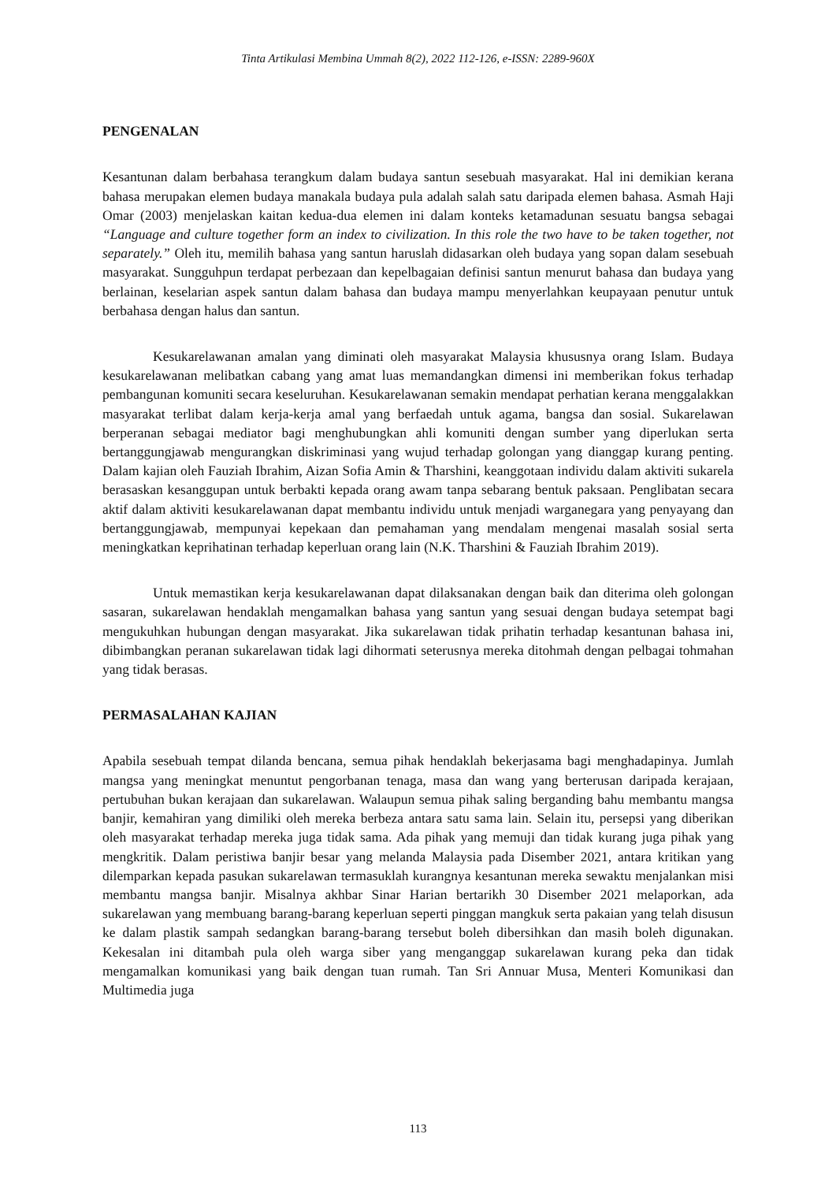Tinta Artikulasi Membina Ummah 8(2), 2022 112-126, e-ISSN: 2289-960X
PENGENALAN
Kesantunan dalam berbahasa terangkum dalam budaya santun sesebuah masyarakat. Hal ini demikian kerana bahasa merupakan elemen budaya manakala budaya pula adalah salah satu daripada elemen bahasa. Asmah Haji Omar (2003) menjelaskan kaitan kedua-dua elemen ini dalam konteks ketamadunan sesuatu bangsa sebagai “Language and culture together form an index to civilization. In this role the two have to be taken together, not separately.” Oleh itu, memilih bahasa yang santun haruslah didasarkan oleh budaya yang sopan dalam sesebuah masyarakat. Sungguhpun terdapat perbezaan dan kepelbagaian definisi santun menurut bahasa dan budaya yang berlainan, keselarian aspek santun dalam bahasa dan budaya mampu menyerlahkan keupayaan penutur untuk berbahasa dengan halus dan santun.
Kesukarelawanan amalan yang diminati oleh masyarakat Malaysia khususnya orang Islam. Budaya kesukarelawanan melibatkan cabang yang amat luas memandangkan dimensi ini memberikan fokus terhadap pembangunan komuniti secara keseluruhan. Kesukarelawanan semakin mendapat perhatian kerana menggalakkan masyarakat terlibat dalam kerja-kerja amal yang berfaedah untuk agama, bangsa dan sosial. Sukarelawan berperanan sebagai mediator bagi menghubungkan ahli komuniti dengan sumber yang diperlukan serta bertanggungjawab mengurangkan diskriminasi yang wujud terhadap golongan yang dianggap kurang penting. Dalam kajian oleh Fauziah Ibrahim, Aizan Sofia Amin & Tharshini, keanggotaan individu dalam aktiviti sukarela berasaskan kesanggupan untuk berbakti kepada orang awam tanpa sebarang bentuk paksaan. Penglibatan secara aktif dalam aktiviti kesukarelawanan dapat membantu individu untuk menjadi warganegara yang penyayang dan bertanggungjawab, mempunyai kepekaan dan pemahaman yang mendalam mengenai masalah sosial serta meningkatkan keprihatinan terhadap keperluan orang lain (N.K. Tharshini & Fauziah Ibrahim 2019).
Untuk memastikan kerja kesukarelawanan dapat dilaksanakan dengan baik dan diterima oleh golongan sasaran, sukarelawan hendaklah mengamalkan bahasa yang santun yang sesuai dengan budaya setempat bagi mengukuhkan hubungan dengan masyarakat. Jika sukarelawan tidak prihatin terhadap kesantunan bahasa ini, dibimbangkan peranan sukarelawan tidak lagi dihormati seterusnya mereka ditohmah dengan pelbagai tohmahan yang tidak berasas.
PERMASALAHAN KAJIAN
Apabila sesebuah tempat dilanda bencana, semua pihak hendaklah bekerjasama bagi menghadapinya. Jumlah mangsa yang meningkat menuntut pengorbanan tenaga, masa dan wang yang berterusan daripada kerajaan, pertubuhan bukan kerajaan dan sukarelawan. Walaupun semua pihak saling berganding bahu membantu mangsa banjir, kemahiran yang dimiliki oleh mereka berbeza antara satu sama lain. Selain itu, persepsi yang diberikan oleh masyarakat terhadap mereka juga tidak sama. Ada pihak yang memuji dan tidak kurang juga pihak yang mengkritik. Dalam peristiwa banjir besar yang melanda Malaysia pada Disember 2021, antara kritikan yang dilemparkan kepada pasukan sukarelawan termasuklah kurangnya kesantunan mereka sewaktu menjalankan misi membantu mangsa banjir. Misalnya akhbar Sinar Harian bertarikh 30 Disember 2021 melaporkan, ada sukarelawan yang membuang barang-barang keperluan seperti pinggan mangkuk serta pakaian yang telah disusun ke dalam plastik sampah sedangkan barang-barang tersebut boleh dibersihkan dan masih boleh digunakan. Kekesalan ini ditambah pula oleh warga siber yang menganggap sukarelawan kurang peka dan tidak mengamalkan komunikasi yang baik dengan tuan rumah. Tan Sri Annuar Musa, Menteri Komunikasi dan Multimedia juga
113